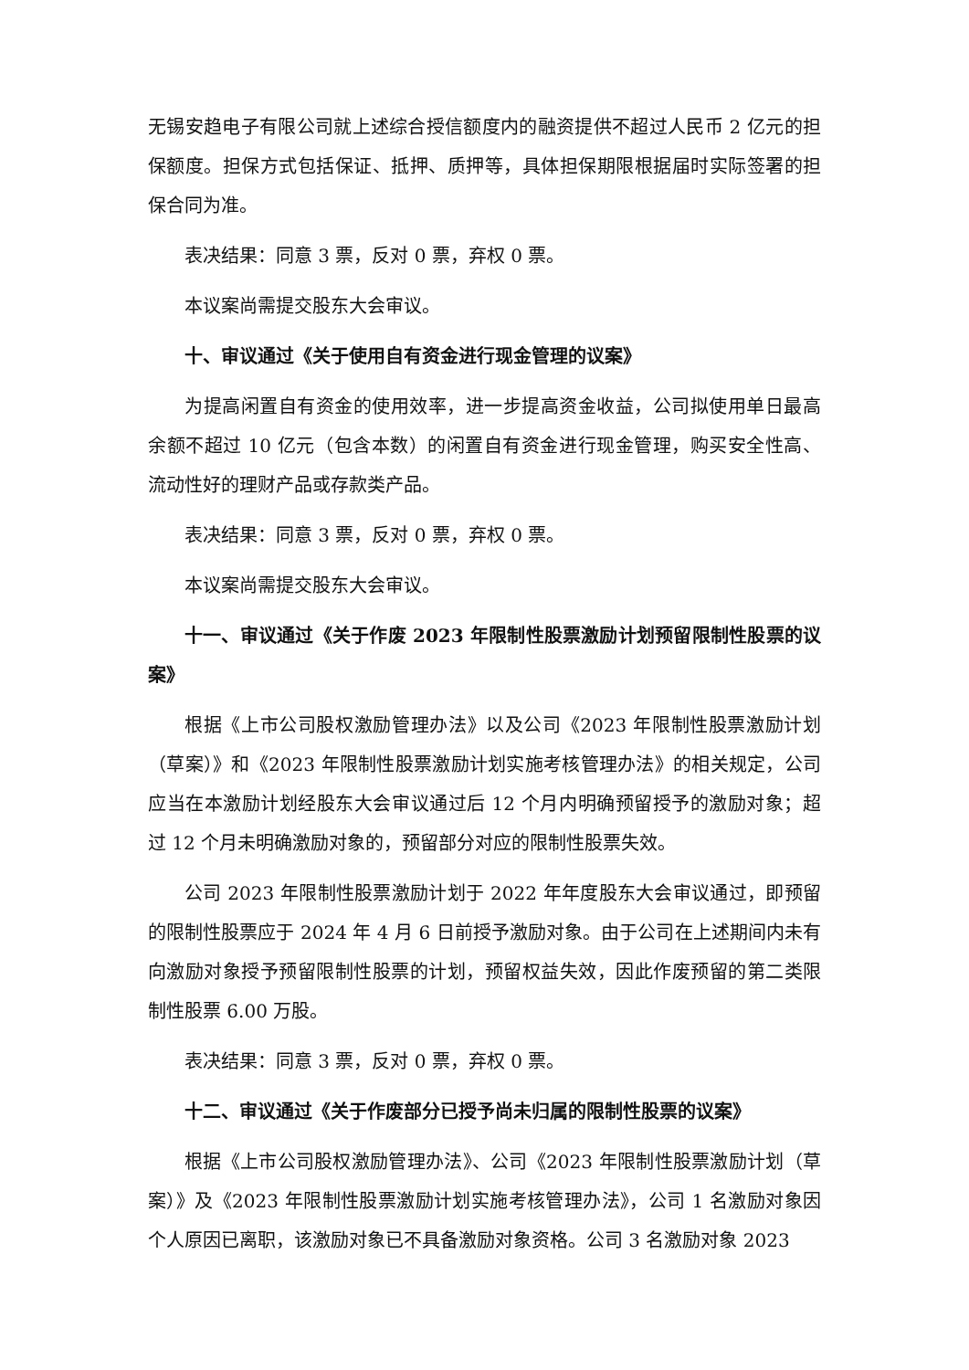无锡安趋电子有限公司就上述综合授信额度内的融资提供不超过人民币 2 亿元的担保额度。担保方式包括保证、抵押、质押等，具体担保期限根据届时实际签署的担保合同为准。
表决结果：同意 3 票，反对 0 票，弃权 0 票。
本议案尚需提交股东大会审议。
十、审议通过《关于使用自有资金进行现金管理的议案》
为提高闲置自有资金的使用效率，进一步提高资金收益，公司拟使用单日最高余额不超过 10 亿元（包含本数）的闲置自有资金进行现金管理，购买安全性高、流动性好的理财产品或存款类产品。
表决结果：同意 3 票，反对 0 票，弃权 0 票。
本议案尚需提交股东大会审议。
十一、审议通过《关于作废 2023 年限制性股票激励计划预留限制性股票的议案》
根据《上市公司股权激励管理办法》以及公司《2023 年限制性股票激励计划（草案）》和《2023 年限制性股票激励计划实施考核管理办法》的相关规定，公司应当在本激励计划经股东大会审议通过后 12 个月内明确预留授予的激励对象；超过 12 个月未明确激励对象的，预留部分对应的限制性股票失效。
公司 2023 年限制性股票激励计划于 2022 年年度股东大会审议通过，即预留的限制性股票应于 2024 年 4 月 6 日前授予激励对象。由于公司在上述期间内未有向激励对象授予预留限制性股票的计划，预留权益失效，因此作废预留的第二类限制性股票 6.00 万股。
表决结果：同意 3 票，反对 0 票，弃权 0 票。
十二、审议通过《关于作废部分已授予尚未归属的限制性股票的议案》
根据《上市公司股权激励管理办法》、公司《2023 年限制性股票激励计划（草案）》及《2023 年限制性股票激励计划实施考核管理办法》，公司 1 名激励对象因个人原因已离职，该激励对象已不具备激励对象资格。公司 3 名激励对象 2023